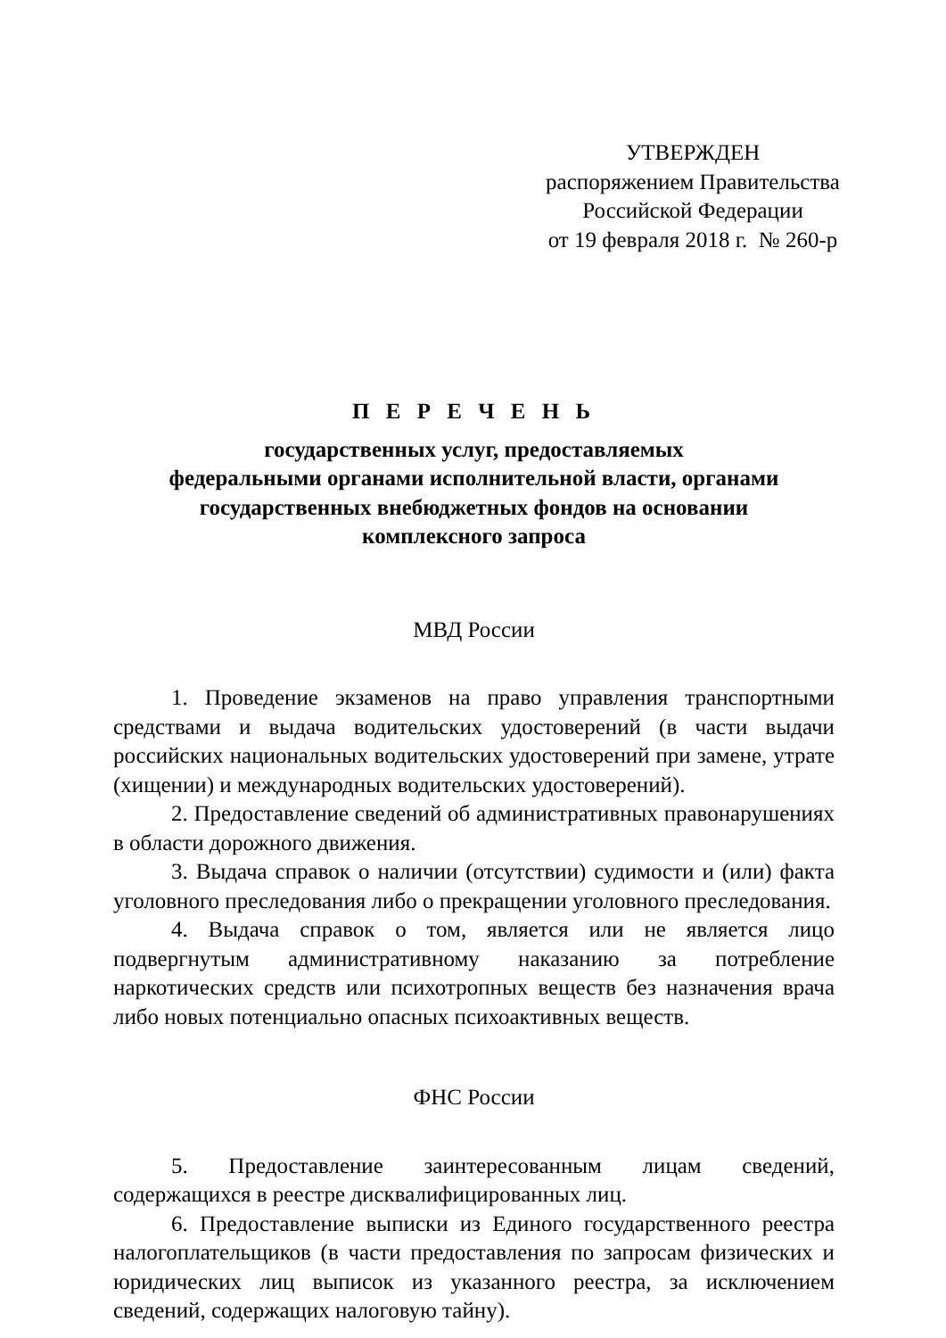УТВЕРЖДЕН
распоряжением Правительства
Российской Федерации
от 19 февраля 2018 г. № 260-р
П Е Р Е Ч Е Н Ь
государственных услуг, предоставляемых
федеральными органами исполнительной власти, органами
государственных внебюджетных фондов на основании
комплексного запроса
МВД России
1. Проведение экзаменов на право управления транспортными средствами и выдача водительских удостоверений (в части выдачи российских национальных водительских удостоверений при замене, утрате (хищении) и международных водительских удостоверений).
2. Предоставление сведений об административных правонарушениях в области дорожного движения.
3. Выдача справок о наличии (отсутствии) судимости и (или) факта уголовного преследования либо о прекращении уголовного преследования.
4. Выдача справок о том, является или не является лицо подвергнутым административному наказанию за потребление наркотических средств или психотропных веществ без назначения врача либо новых потенциально опасных психоактивных веществ.
ФНС России
5. Предоставление заинтересованным лицам сведений, содержащихся в реестре дисквалифицированных лиц.
6. Предоставление выписки из Единого государственного реестра налогоплательщиков (в части предоставления по запросам физических и юридических лиц выписок из указанного реестра, за исключением сведений, содержащих налоговую тайну).